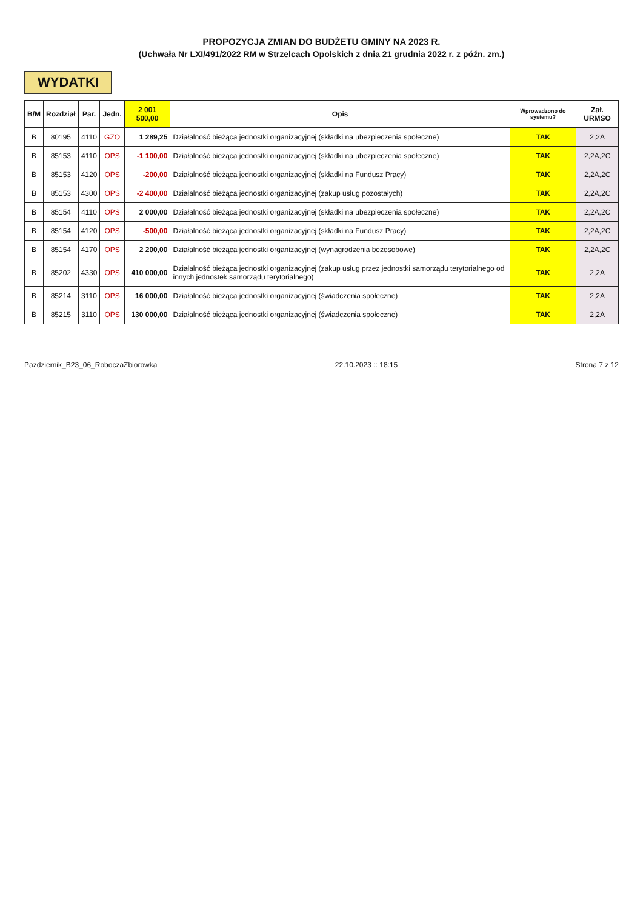PROPOZYCJA ZMIAN DO BUDŻETU GMINY NA 2023 R.
(Uchwała Nr LXI/491/2022 RM w Strzelcach Opolskich z dnia 21 grudnia 2022 r. z późn. zm.)
WYDATKI
| B/M | Rozdział | Par. | Jedn. | 2 001 500,00 | Opis | Wprowadzono do systemu? | Zał. URMSO |
| --- | --- | --- | --- | --- | --- | --- | --- |
| B | 80195 | 4110 | GZO | 1 289,25 | Działalność bieżąca jednostki organizacyjnej (składki na ubezpieczenia społeczne) | TAK | 2,2A |
| B | 85153 | 4110 | OPS | -1 100,00 | Działalność bieżąca jednostki organizacyjnej (składki na ubezpieczenia społeczne) | TAK | 2,2A,2C |
| B | 85153 | 4120 | OPS | -200,00 | Działalność bieżąca jednostki organizacyjnej (składki na Fundusz Pracy) | TAK | 2,2A,2C |
| B | 85153 | 4300 | OPS | -2 400,00 | Działalność bieżąca jednostki organizacyjnej (zakup usług pozostałych) | TAK | 2,2A,2C |
| B | 85154 | 4110 | OPS | 2 000,00 | Działalność bieżąca jednostki organizacyjnej (składki na ubezpieczenia społeczne) | TAK | 2,2A,2C |
| B | 85154 | 4120 | OPS | -500,00 | Działalność bieżąca jednostki organizacyjnej (składki na Fundusz Pracy) | TAK | 2,2A,2C |
| B | 85154 | 4170 | OPS | 2 200,00 | Działalność bieżąca jednostki organizacyjnej (wynagrodzenia bezosobowe) | TAK | 2,2A,2C |
| B | 85202 | 4330 | OPS | 410 000,00 | Działalność bieżąca jednostki organizacyjnej (zakup usług przez jednostki samorządu terytorialnego od innych jednostek samorządu terytorialnego) | TAK | 2,2A |
| B | 85214 | 3110 | OPS | 16 000,00 | Działalność bieżąca jednostki organizacyjnej (świadczenia społeczne) | TAK | 2,2A |
| B | 85215 | 3110 | OPS | 130 000,00 | Działalność bieżąca jednostki organizacyjnej (świadczenia społeczne) | TAK | 2,2A |
Pazdziernik_B23_06_RoboczaZbiorowka 22.10.2023 :: 18:15 Strona 7 z 12